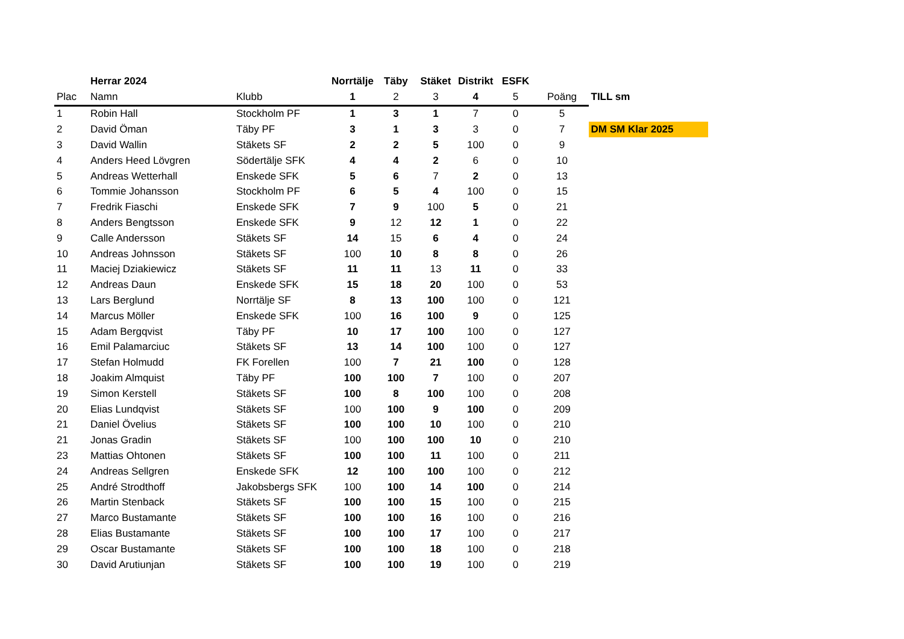| | Herrar 2024 | | Norrtälje | Täby | Stäket | Distrikt | ESFK | | |
| --- | --- | --- | --- | --- | --- | --- | --- | --- | --- |
| Plac | Namn | Klubb | 1 | 2 | 3 | 4 | 5 | Poäng | TILL sm |
| 1 | Robin Hall | Stockholm PF | 1 | 3 | 1 | 7 | 0 | 5 | |
| 2 | David Öman | Täby PF | 3 | 1 | 3 | 3 | 0 | 7 | DM SM Klar 2025 |
| 3 | David Wallin | Stäkets SF | 2 | 2 | 5 | 100 | 0 | 9 | |
| 4 | Anders Heed Lövgren | Södertälje SFK | 4 | 4 | 2 | 6 | 0 | 10 | |
| 5 | Andreas Wetterhall | Enskede SFK | 5 | 6 | 7 | 2 | 0 | 13 | |
| 6 | Tommie Johansson | Stockholm PF | 6 | 5 | 4 | 100 | 0 | 15 | |
| 7 | Fredrik Fiaschi | Enskede SFK | 7 | 9 | 100 | 5 | 0 | 21 | |
| 8 | Anders Bengtsson | Enskede SFK | 9 | 12 | 12 | 1 | 0 | 22 | |
| 9 | Calle Andersson | Stäkets SF | 14 | 15 | 6 | 4 | 0 | 24 | |
| 10 | Andreas Johnsson | Stäkets SF | 100 | 10 | 8 | 8 | 0 | 26 | |
| 11 | Maciej Dziakiewicz | Stäkets SF | 11 | 11 | 13 | 11 | 0 | 33 | |
| 12 | Andreas Daun | Enskede SFK | 15 | 18 | 20 | 100 | 0 | 53 | |
| 13 | Lars Berglund | Norrtälje SF | 8 | 13 | 100 | 100 | 0 | 121 | |
| 14 | Marcus Möller | Enskede SFK | 100 | 16 | 100 | 9 | 0 | 125 | |
| 15 | Adam Bergqvist | Täby PF | 10 | 17 | 100 | 100 | 0 | 127 | |
| 16 | Emil Palamarciuc | Stäkets SF | 13 | 14 | 100 | 100 | 0 | 127 | |
| 17 | Stefan Holmudd | FK Forellen | 100 | 7 | 21 | 100 | 0 | 128 | |
| 18 | Joakim Almquist | Täby PF | 100 | 100 | 7 | 100 | 0 | 207 | |
| 19 | Simon Kerstell | Stäkets SF | 100 | 8 | 100 | 100 | 0 | 208 | |
| 20 | Elias Lundqvist | Stäkets SF | 100 | 100 | 9 | 100 | 0 | 209 | |
| 21 | Daniel Övelius | Stäkets SF | 100 | 100 | 10 | 100 | 0 | 210 | |
| 21 | Jonas Gradin | Stäkets SF | 100 | 100 | 100 | 10 | 0 | 210 | |
| 23 | Mattias Ohtonen | Stäkets SF | 100 | 100 | 11 | 100 | 0 | 211 | |
| 24 | Andreas Sellgren | Enskede SFK | 12 | 100 | 100 | 100 | 0 | 212 | |
| 25 | André Strodthoff | Jakobsbergs SFK | 100 | 100 | 14 | 100 | 0 | 214 | |
| 26 | Martin Stenback | Stäkets SF | 100 | 100 | 15 | 100 | 0 | 215 | |
| 27 | Marco Bustamante | Stäkets SF | 100 | 100 | 16 | 100 | 0 | 216 | |
| 28 | Elias Bustamante | Stäkets SF | 100 | 100 | 17 | 100 | 0 | 217 | |
| 29 | Oscar Bustamante | Stäkets SF | 100 | 100 | 18 | 100 | 0 | 218 | |
| 30 | David Arutiunjan | Stäkets SF | 100 | 100 | 19 | 100 | 0 | 219 | |